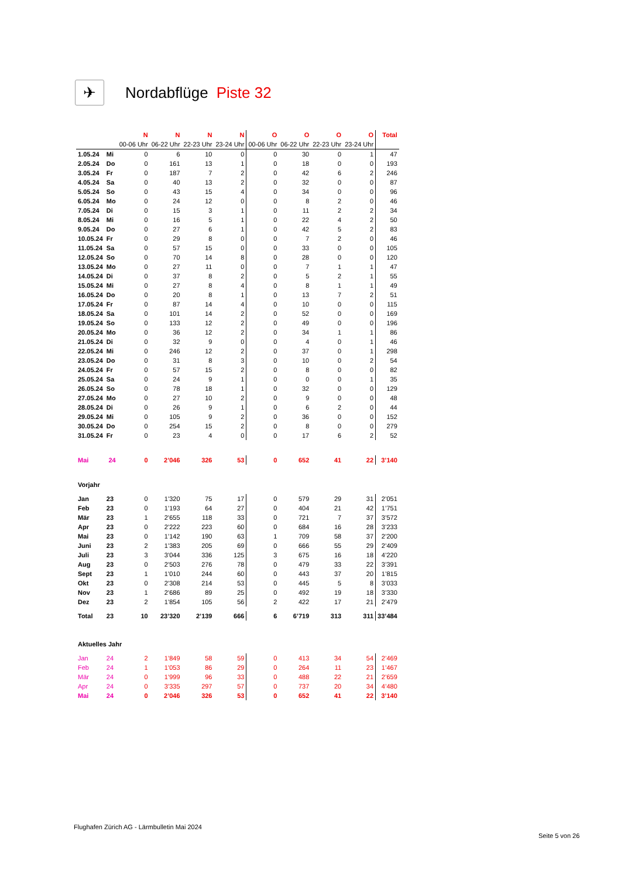✈
Nordabflüge Piste 32
| | | N | N | N | N | O | O | O | O | Total |
| --- | --- | --- | --- | --- | --- | --- | --- | --- | --- | --- |
| | | 00-06 Uhr | 06-22 Uhr | 22-23 Uhr | 23-24 Uhr | 00-06 Uhr | 06-22 Uhr | 22-23 Uhr | 23-24 Uhr | |
| 1.05.24 | Mi | 0 | 6 | 10 | 0 | 0 | 30 | 0 | 1 | 47 |
| 2.05.24 | Do | 0 | 161 | 13 | 1 | 0 | 18 | 0 | 0 | 193 |
| 3.05.24 | Fr | 0 | 187 | 7 | 2 | 0 | 42 | 6 | 2 | 246 |
| 4.05.24 | Sa | 0 | 40 | 13 | 2 | 0 | 32 | 0 | 0 | 87 |
| 5.05.24 | So | 0 | 43 | 15 | 4 | 0 | 34 | 0 | 0 | 96 |
| 6.05.24 | Mo | 0 | 24 | 12 | 0 | 0 | 8 | 2 | 0 | 46 |
| 7.05.24 | Di | 0 | 15 | 3 | 1 | 0 | 11 | 2 | 2 | 34 |
| 8.05.24 | Mi | 0 | 16 | 5 | 1 | 0 | 22 | 4 | 2 | 50 |
| 9.05.24 | Do | 0 | 27 | 6 | 1 | 0 | 42 | 5 | 2 | 83 |
| 10.05.24 | Fr | 0 | 29 | 8 | 0 | 0 | 7 | 2 | 0 | 46 |
| 11.05.24 | Sa | 0 | 57 | 15 | 0 | 0 | 33 | 0 | 0 | 105 |
| 12.05.24 | So | 0 | 70 | 14 | 8 | 0 | 28 | 0 | 0 | 120 |
| 13.05.24 | Mo | 0 | 27 | 11 | 0 | 0 | 7 | 1 | 1 | 47 |
| 14.05.24 | Di | 0 | 37 | 8 | 2 | 0 | 5 | 2 | 1 | 55 |
| 15.05.24 | Mi | 0 | 27 | 8 | 4 | 0 | 8 | 1 | 1 | 49 |
| 16.05.24 | Do | 0 | 20 | 8 | 1 | 0 | 13 | 7 | 2 | 51 |
| 17.05.24 | Fr | 0 | 87 | 14 | 4 | 0 | 10 | 0 | 0 | 115 |
| 18.05.24 | Sa | 0 | 101 | 14 | 2 | 0 | 52 | 0 | 0 | 169 |
| 19.05.24 | So | 0 | 133 | 12 | 2 | 0 | 49 | 0 | 0 | 196 |
| 20.05.24 | Mo | 0 | 36 | 12 | 2 | 0 | 34 | 1 | 1 | 86 |
| 21.05.24 | Di | 0 | 32 | 9 | 0 | 0 | 4 | 0 | 1 | 46 |
| 22.05.24 | Mi | 0 | 246 | 12 | 2 | 0 | 37 | 0 | 1 | 298 |
| 23.05.24 | Do | 0 | 31 | 8 | 3 | 0 | 10 | 0 | 2 | 54 |
| 24.05.24 | Fr | 0 | 57 | 15 | 2 | 0 | 8 | 0 | 0 | 82 |
| 25.05.24 | Sa | 0 | 24 | 9 | 1 | 0 | 0 | 0 | 1 | 35 |
| 26.05.24 | So | 0 | 78 | 18 | 1 | 0 | 32 | 0 | 0 | 129 |
| 27.05.24 | Mo | 0 | 27 | 10 | 2 | 0 | 9 | 0 | 0 | 48 |
| 28.05.24 | Di | 0 | 26 | 9 | 1 | 0 | 6 | 2 | 0 | 44 |
| 29.05.24 | Mi | 0 | 105 | 9 | 2 | 0 | 36 | 0 | 0 | 152 |
| 30.05.24 | Do | 0 | 254 | 15 | 2 | 0 | 8 | 0 | 0 | 279 |
| 31.05.24 | Fr | 0 | 23 | 4 | 0 | 0 | 17 | 6 | 2 | 52 |
| Mai | 24 | 0 | 2’046 | 326 | 53 | 0 | 652 | 41 | 22 | 3’140 |
| Vorjahr | | | | | | | | | | |
| Jan | 23 | 0 | 1’320 | 75 | 17 | 0 | 579 | 29 | 31 | 2’051 |
| Feb | 23 | 0 | 1’193 | 64 | 27 | 0 | 404 | 21 | 42 | 1’751 |
| Mär | 23 | 1 | 2’655 | 118 | 33 | 0 | 721 | 7 | 37 | 3’572 |
| Apr | 23 | 0 | 2’222 | 223 | 60 | 0 | 684 | 16 | 28 | 3’233 |
| Mai | 23 | 0 | 1’142 | 190 | 63 | 1 | 709 | 58 | 37 | 2’200 |
| Juni | 23 | 2 | 1’383 | 205 | 69 | 0 | 666 | 55 | 29 | 2’409 |
| Juli | 23 | 3 | 3’044 | 336 | 125 | 3 | 675 | 16 | 18 | 4’220 |
| Aug | 23 | 0 | 2’503 | 276 | 78 | 0 | 479 | 33 | 22 | 3’391 |
| Sept | 23 | 1 | 1’010 | 244 | 60 | 0 | 443 | 37 | 20 | 1’815 |
| Okt | 23 | 0 | 2’308 | 214 | 53 | 0 | 445 | 5 | 8 | 3’033 |
| Nov | 23 | 1 | 2’686 | 89 | 25 | 0 | 492 | 19 | 18 | 3’330 |
| Dez | 23 | 2 | 1’854 | 105 | 56 | 2 | 422 | 17 | 21 | 2’479 |
| Total | 23 | 10 | 23’320 | 2’139 | 666 | 6 | 6’719 | 313 | 311 | 33’484 |
| Aktuelles Jahr | | | | | | | | | | |
| Jan | 24 | 2 | 1’849 | 58 | 59 | 0 | 413 | 34 | 54 | 2’469 |
| Feb | 24 | 1 | 1’053 | 86 | 29 | 0 | 264 | 11 | 23 | 1’467 |
| Mär | 24 | 0 | 1’999 | 96 | 33 | 0 | 488 | 22 | 21 | 2’659 |
| Apr | 24 | 0 | 3’335 | 297 | 57 | 0 | 737 | 20 | 34 | 4’480 |
| Mai | 24 | 0 | 2’046 | 326 | 53 | 0 | 652 | 41 | 22 | 3’140 |
Flughafen Zürich AG - Lärmbulletin Mai 2024
Seite 5 von 26